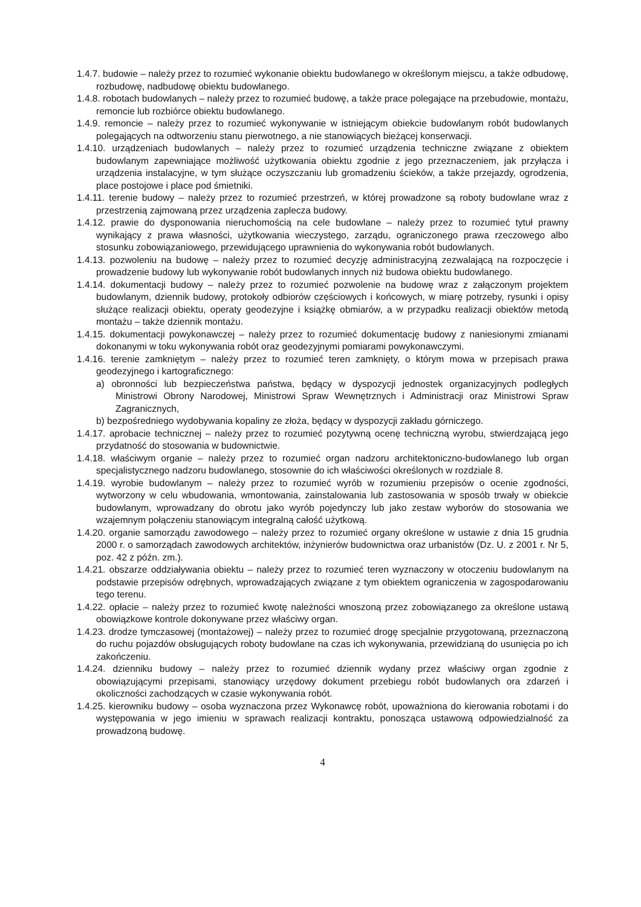1.4.7. budowie – należy przez to rozumieć wykonanie obiektu budowlanego w określonym miejscu, a także odbudowę, rozbudowę, nadbudowę obiektu budowlanego.
1.4.8. robotach budowlanych – należy przez to rozumieć budowę, a także prace polegające na przebudowie, montażu, remoncie lub rozbiórce obiektu budowlanego.
1.4.9. remoncie – należy przez to rozumieć wykonywanie w istniejącym obiekcie budowlanym robót budowlanych polegających na odtworzeniu stanu pierwotnego, a nie stanowiących bieżącej konserwacji.
1.4.10. urządzeniach budowlanych – należy przez to rozumieć urządzenia techniczne związane z obiektem budowlanym zapewniające możliwość użytkowania obiektu zgodnie z jego przeznaczeniem, jak przyłącza i urządzenia instalacyjne, w tym służące oczyszczaniu lub gromadzeniu ścieków, a także przejazdy, ogrodzenia, place postojowe i place pod śmietniki.
1.4.11. terenie budowy – należy przez to rozumieć przestrzeń, w której prowadzone są roboty budowlane wraz z przestrzenią zajmowaną przez urządzenia zaplecza budowy.
1.4.12. prawie do dysponowania nieruchomością na cele budowlane – należy przez to rozumieć tytuł prawny wynikający z prawa własności, użytkowania wieczystego, zarządu, ograniczonego prawa rzeczowego albo stosunku zobowiązaniowego, przewidującego uprawnienia do wykonywania robót budowlanych.
1.4.13. pozwoleniu na budowę – należy przez to rozumieć decyzję administracyjną zezwalającą na rozpoczęcie i prowadzenie budowy lub wykonywanie robót budowlanych innych niż budowa obiektu budowlanego.
1.4.14. dokumentacji budowy – należy przez to rozumieć pozwolenie na budowę wraz z załączonym projektem budowlanym, dziennik budowy, protokoły odbiorów częściowych i końcowych, w miarę potrzeby, rysunki i opisy służące realizacji obiektu, operaty geodezyjne i książkę obmiarów, a w przypadku realizacji obiektów metodą montażu – także dziennik montażu.
1.4.15. dokumentacji powykonawczej – należy przez to rozumieć dokumentację budowy z naniesionymi zmianami dokonanymi w toku wykonywania robót oraz geodezyjnymi pomiarami powykonawczymi.
1.4.16. terenie zamkniętym – należy przez to rozumieć teren zamknięty, o którym mowa w przepisach prawa geodezyjnego i kartograficznego:
a) obronności lub bezpieczeństwa państwa, będący w dyspozycji jednostek organizacyjnych podległych Ministrowi Obrony Narodowej, Ministrowi Spraw Wewnętrznych i Administracji oraz Ministrowi Spraw Zagranicznych,
b) bezpośredniego wydobywania kopaliny ze złoża, będący w dyspozycji zakładu górniczego.
1.4.17. aprobacie technicznej – należy przez to rozumieć pozytywną ocenę techniczną wyrobu, stwierdzającą jego przydatność do stosowania w budownictwie.
1.4.18. właściwym organie – należy przez to rozumieć organ nadzoru architektoniczno-budowlanego lub organ specjalistycznego nadzoru budowlanego, stosownie do ich właściwości określonych w rozdziale 8.
1.4.19. wyrobie budowlanym – należy przez to rozumieć wyrób w rozumieniu przepisów o ocenie zgodności, wytworzony w celu wbudowania, wmontowania, zainstalowania lub zastosowania w sposób trwały w obiekcie budowlanym, wprowadzany do obrotu jako wyrób pojedynczy lub jako zestaw wyborów do stosowania we wzajemnym połączeniu stanowiącym integralną całość użytkową.
1.4.20. organie samorządu zawodowego – należy przez to rozumieć organy określone w ustawie z dnia 15 grudnia 2000 r. o samorządach zawodowych architektów, inżynierów budownictwa oraz urbanistów (Dz. U. z 2001 r. Nr 5, poz. 42 z późn. zm.).
1.4.21. obszarze oddziaływania obiektu – należy przez to rozumieć teren wyznaczony w otoczeniu budowlanym na podstawie przepisów odrębnych, wprowadzających związane z tym obiektem ograniczenia w zagospodarowaniu tego terenu.
1.4.22. opłacie – należy przez to rozumieć kwotę należności wnoszoną przez zobowiązanego za określone ustawą obowiązkowe kontrole dokonywane przez właściwy organ.
1.4.23. drodze tymczasowej (montażowej) – należy przez to rozumieć drogę specjalnie przygotowaną, przeznaczoną do ruchu pojazdów obsługujących roboty budowlane na czas ich wykonywania, przewidzianą do usunięcia po ich zakończeniu.
1.4.24. dzienniku budowy – należy przez to rozumieć dziennik wydany przez właściwy organ zgodnie z obowiązującymi przepisami, stanowiący urzędowy dokument przebiegu robót budowlanych ora zdarzeń i okoliczności zachodzących w czasie wykonywania robót.
1.4.25. kierowniku budowy – osoba wyznaczona przez Wykonawcę robót, upoważniona do kierowania robotami i do występowania w jego imieniu w sprawach realizacji kontraktu, ponosząca ustawową odpowiedzialność za prowadzoną budowę.
4